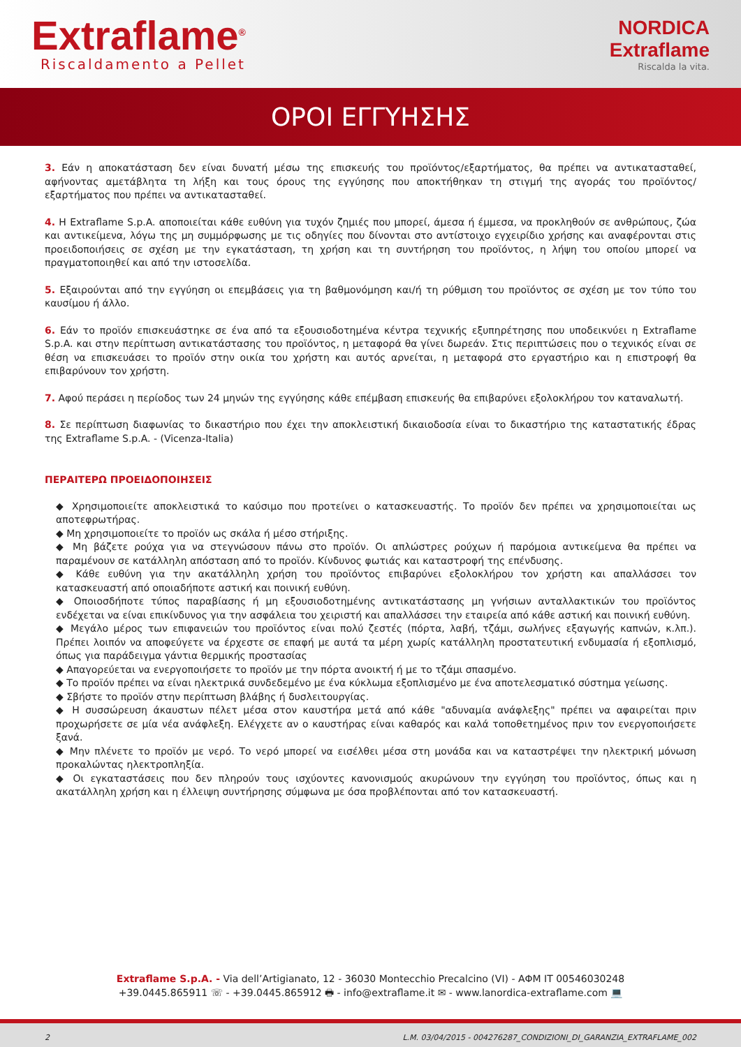Extraflame<sup>®</sup>
Riscaldamento a Pellet
NORDICA
Extraflame
Riscalda la vita.
ΟΡΟΙ ΕΓΓΥΗΣΗΣ
3. Εάν η αποκατάσταση δεν είναι δυνατή μέσω της επισκευής του προϊόντος/εξαρτήματος, θα πρέπει να αντικατασταθεί, αφήνοντας αμετάβλητα τη λήξη και τους όρους της εγγύησης που αποκτήθηκαν τη στιγμή της αγοράς του προϊόντος/εξαρτήματος που πρέπει να αντικατασταθεί.
4. Η Extraflame S.p.A. αποποιείται κάθε ευθύνη για τυχόν ζημιές που μπορεί, άμεσα ή έμμεσα, να προκληθούν σε ανθρώπους, ζώα και αντικείμενα, λόγω της μη συμμόρφωσης με τις οδηγίες που δίνονται στο αντίστοιχο εγχειρίδιο χρήσης και αναφέρονται στις προειδοποιήσεις σε σχέση με την εγκατάσταση, τη χρήση και τη συντήρηση του προϊόντος, η λήψη του οποίου μπορεί να πραγματοποιηθεί και από την ιστοσελίδα.
5. Εξαιρούνται από την εγγύηση οι επεμβάσεις για τη βαθμονόμηση και/ή τη ρύθμιση του προϊόντος σε σχέση με τον τύπο του καυσίμου ή άλλο.
6. Εάν το προϊόν επισκευάστηκε σε ένα από τα εξουσιοδοτημένα κέντρα τεχνικής εξυπηρέτησης που υποδεικνύει η Extraflame S.p.A. και στην περίπτωση αντικατάστασης του προϊόντος, η μεταφορά θα γίνει δωρεάν. Στις περιπτώσεις που ο τεχνικός είναι σε θέση να επισκευάσει το προϊόν στην οικία του χρήστη και αυτός αρνείται, η μεταφορά στο εργαστήριο και η επιστροφή θα επιβαρύνουν τον χρήστη.
7. Αφού περάσει η περίοδος των 24 μηνών της εγγύησης κάθε επέμβαση επισκευής θα επιβαρύνει εξολοκλήρου τον καταναλωτή.
8. Σε περίπτωση διαφωνίας το δικαστήριο που έχει την αποκλειστική δικαιοδοσία είναι το δικαστήριο της καταστατικής έδρας της Extraflame S.p.A. - (Vicenza-Italia)
ΠΕΡΑΙΤΕΡΩ ΠΡΟΕΙΔΟΠΟΙΗΣΕΙΣ
◆ Χρησιμοποιείτε αποκλειστικά το καύσιμο που προτείνει ο κατασκευαστής. Το προϊόν δεν πρέπει να χρησιμοποιείται ως αποτεφρωτήρας.
◆ Μη χρησιμοποιείτε το προϊόν ως σκάλα ή μέσο στήριξης.
◆ Μη βάζετε ρούχα για να στεγνώσουν πάνω στο προϊόν. Οι απλώστρες ρούχων ή παρόμοια αντικείμενα θα πρέπει να παραμένουν σε κατάλληλη απόσταση από το προϊόν. Κίνδυνος φωτιάς και καταστροφή της επένδυσης.
◆ Κάθε ευθύνη για την ακατάλληλη χρήση του προϊόντος επιβαρύνει εξολοκλήρου τον χρήστη και απαλλάσσει τον κατασκευαστή από οποιαδήποτε αστική και ποινική ευθύνη.
◆ Οποιοσδήποτε τύπος παραβίασης ή μη εξουσιοδοτημένης αντικατάστασης μη γνήσιων ανταλλακτικών του προϊόντος ενδέχεται να είναι επικίνδυνος για την ασφάλεια του χειριστή και απαλλάσσει την εταιρεία από κάθε αστική και ποινική ευθύνη.
◆ Μεγάλο μέρος των επιφανειών του προϊόντος είναι πολύ ζεστές (πόρτα, λαβή, τζάμι, σωλήνες εξαγωγής καπνών, κ.λπ.). Πρέπει λοιπόν να αποφεύγετε να έρχεστε σε επαφή με αυτά τα μέρη χωρίς κατάλληλη προστατευτική ενδυμασία ή εξοπλισμό, όπως για παράδειγμα γάντια θερμικής προστασίας
◆ Απαγορεύεται να ενεργοποιήσετε το προϊόν με την πόρτα ανοικτή ή με το τζάμι σπασμένο.
◆ Το προϊόν πρέπει να είναι ηλεκτρικά συνδεδεμένο με ένα κύκλωμα εξοπλισμένο με ένα αποτελεσματικό σύστημα γείωσης.
◆ Σβήστε το προϊόν στην περίπτωση βλάβης ή δυσλειτουργίας.
◆ Η συσσώρευση άκαυστων πέλετ μέσα στον καυστήρα μετά από κάθε "αδυναμία ανάφλεξης" πρέπει να αφαιρείται πριν προχωρήσετε σε μία νέα ανάφλεξη. Ελέγχετε αν ο καυστήρας είναι καθαρός και καλά τοποθετημένος πριν τον ενεργοποιήσετε ξανά.
◆ Μην πλένετε το προϊόν με νερό. Το νερό μπορεί να εισέλθει μέσα στη μονάδα και να καταστρέψει την ηλεκτρική μόνωση προκαλώντας ηλεκτροπληξία.
◆ Οι εγκαταστάσεις που δεν πληρούν τους ισχύοντες κανονισμούς ακυρώνουν την εγγύηση του προϊόντος, όπως και η ακατάλληλη χρήση και η έλλειψη συντήρησης σύμφωνα με όσα προβλέπονται από τον κατασκευαστή.
Extraflame S.p.A. - Via dell’Artigianato, 12 - 36030 Montecchio Precalcino (VI) - ΑΦΜ IT 00546030248
+39.0445.865911 ☏ - +39.0445.865912 🖶 - info@extraflame.it ✉ - www.lanordica-extraflame.com 💻
2 L.M. 03/04/2015 - 004276287_CONDIZIONI_DI_GARANZIA_EXTRAFLAME_002